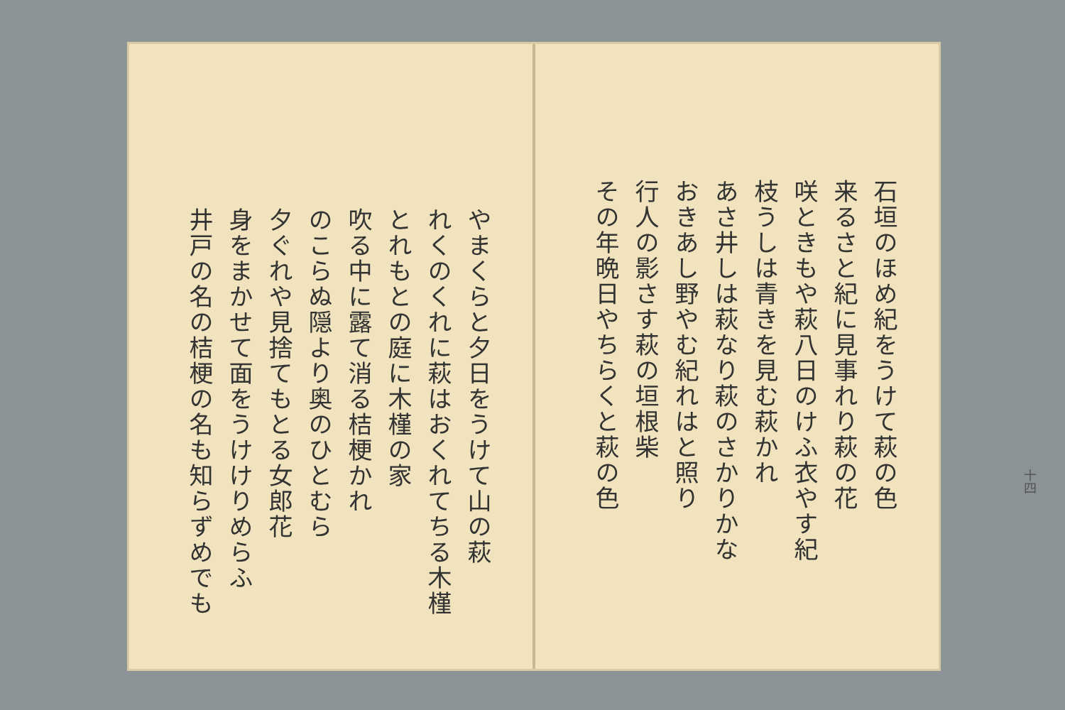やまくらと夕日をうけて山の萩
れくのくれに萩はおくれてちる木槿
とれもとの庭に木槿の家
吹る中に露て消る桔梗かれ
のこらぬ隠より奥のひとむら
夕ぐれや見捨てもとる女郎花
身をまかせて面をうけけりめらふ
井戸の名の桔梗の名も知らずめでも
石垣のほめ紀をうけて萩の色
来るさと紀に見事れり萩の花
咲ときもや萩八日のけふ衣やす紀
枝うしは青きを見む萩かれ
あさ井しは萩なり萩のさかりかな
おきあし野やむ紀れはと照り
行人の影さす萩の垣根柴
その年晩日やちらくと萩の色
十四